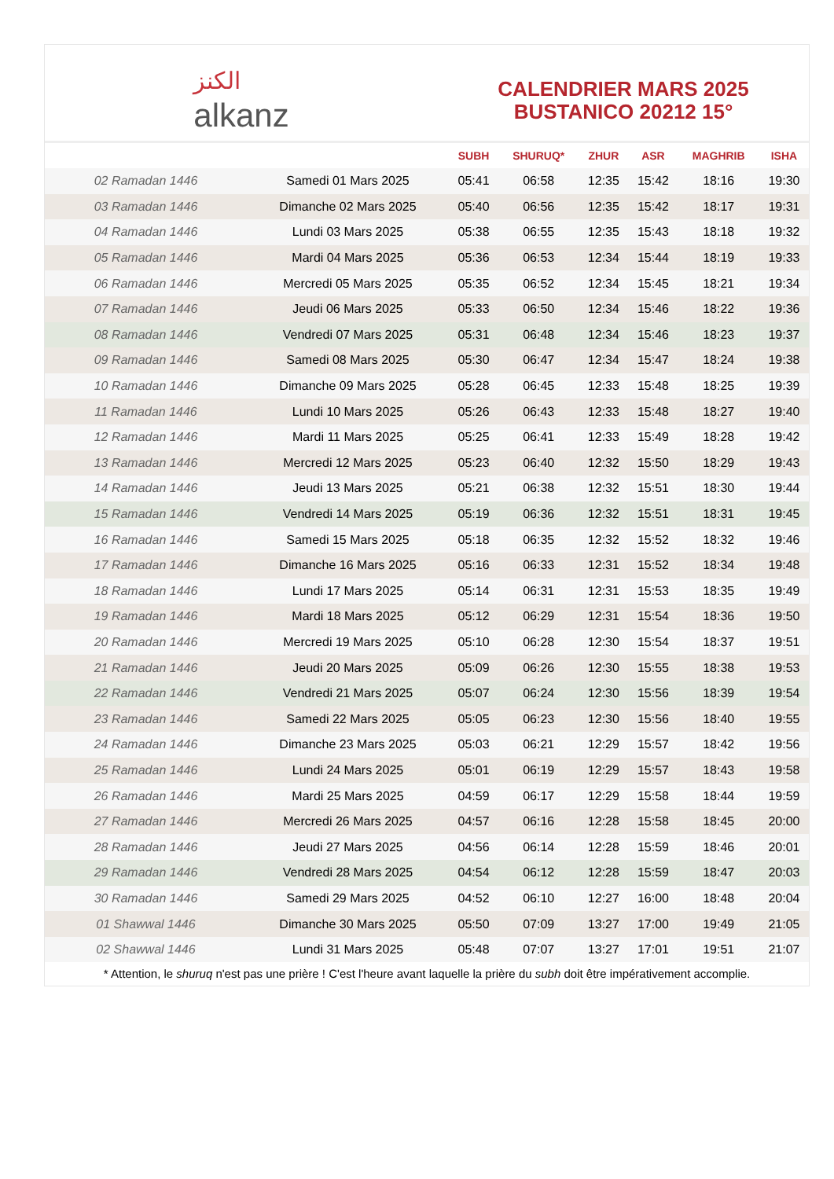ﺍﻟﻜﻨﺰ
alkanz
CALENDRIER MARS 2025
BUSTANICO 20212 15°
| | | SUBH | SHURUQ* | ZHUR | ASR | MAGHRIB | ISHA |
| --- | --- | --- | --- | --- | --- | --- | --- |
| 02 Ramadan 1446 | Samedi 01 Mars 2025 | 05:41 | 06:58 | 12:35 | 15:42 | 18:16 | 19:30 |
| 03 Ramadan 1446 | Dimanche 02 Mars 2025 | 05:40 | 06:56 | 12:35 | 15:42 | 18:17 | 19:31 |
| 04 Ramadan 1446 | Lundi 03 Mars 2025 | 05:38 | 06:55 | 12:35 | 15:43 | 18:18 | 19:32 |
| 05 Ramadan 1446 | Mardi 04 Mars 2025 | 05:36 | 06:53 | 12:34 | 15:44 | 18:19 | 19:33 |
| 06 Ramadan 1446 | Mercredi 05 Mars 2025 | 05:35 | 06:52 | 12:34 | 15:45 | 18:21 | 19:34 |
| 07 Ramadan 1446 | Jeudi 06 Mars 2025 | 05:33 | 06:50 | 12:34 | 15:46 | 18:22 | 19:36 |
| 08 Ramadan 1446 | Vendredi 07 Mars 2025 | 05:31 | 06:48 | 12:34 | 15:46 | 18:23 | 19:37 |
| 09 Ramadan 1446 | Samedi 08 Mars 2025 | 05:30 | 06:47 | 12:34 | 15:47 | 18:24 | 19:38 |
| 10 Ramadan 1446 | Dimanche 09 Mars 2025 | 05:28 | 06:45 | 12:33 | 15:48 | 18:25 | 19:39 |
| 11 Ramadan 1446 | Lundi 10 Mars 2025 | 05:26 | 06:43 | 12:33 | 15:48 | 18:27 | 19:40 |
| 12 Ramadan 1446 | Mardi 11 Mars 2025 | 05:25 | 06:41 | 12:33 | 15:49 | 18:28 | 19:42 |
| 13 Ramadan 1446 | Mercredi 12 Mars 2025 | 05:23 | 06:40 | 12:32 | 15:50 | 18:29 | 19:43 |
| 14 Ramadan 1446 | Jeudi 13 Mars 2025 | 05:21 | 06:38 | 12:32 | 15:51 | 18:30 | 19:44 |
| 15 Ramadan 1446 | Vendredi 14 Mars 2025 | 05:19 | 06:36 | 12:32 | 15:51 | 18:31 | 19:45 |
| 16 Ramadan 1446 | Samedi 15 Mars 2025 | 05:18 | 06:35 | 12:32 | 15:52 | 18:32 | 19:46 |
| 17 Ramadan 1446 | Dimanche 16 Mars 2025 | 05:16 | 06:33 | 12:31 | 15:52 | 18:34 | 19:48 |
| 18 Ramadan 1446 | Lundi 17 Mars 2025 | 05:14 | 06:31 | 12:31 | 15:53 | 18:35 | 19:49 |
| 19 Ramadan 1446 | Mardi 18 Mars 2025 | 05:12 | 06:29 | 12:31 | 15:54 | 18:36 | 19:50 |
| 20 Ramadan 1446 | Mercredi 19 Mars 2025 | 05:10 | 06:28 | 12:30 | 15:54 | 18:37 | 19:51 |
| 21 Ramadan 1446 | Jeudi 20 Mars 2025 | 05:09 | 06:26 | 12:30 | 15:55 | 18:38 | 19:53 |
| 22 Ramadan 1446 | Vendredi 21 Mars 2025 | 05:07 | 06:24 | 12:30 | 15:56 | 18:39 | 19:54 |
| 23 Ramadan 1446 | Samedi 22 Mars 2025 | 05:05 | 06:23 | 12:30 | 15:56 | 18:40 | 19:55 |
| 24 Ramadan 1446 | Dimanche 23 Mars 2025 | 05:03 | 06:21 | 12:29 | 15:57 | 18:42 | 19:56 |
| 25 Ramadan 1446 | Lundi 24 Mars 2025 | 05:01 | 06:19 | 12:29 | 15:57 | 18:43 | 19:58 |
| 26 Ramadan 1446 | Mardi 25 Mars 2025 | 04:59 | 06:17 | 12:29 | 15:58 | 18:44 | 19:59 |
| 27 Ramadan 1446 | Mercredi 26 Mars 2025 | 04:57 | 06:16 | 12:28 | 15:58 | 18:45 | 20:00 |
| 28 Ramadan 1446 | Jeudi 27 Mars 2025 | 04:56 | 06:14 | 12:28 | 15:59 | 18:46 | 20:01 |
| 29 Ramadan 1446 | Vendredi 28 Mars 2025 | 04:54 | 06:12 | 12:28 | 15:59 | 18:47 | 20:03 |
| 30 Ramadan 1446 | Samedi 29 Mars 2025 | 04:52 | 06:10 | 12:27 | 16:00 | 18:48 | 20:04 |
| 01 Shawwal 1446 | Dimanche 30 Mars 2025 | 05:50 | 07:09 | 13:27 | 17:00 | 19:49 | 21:05 |
| 02 Shawwal 1446 | Lundi 31 Mars 2025 | 05:48 | 07:07 | 13:27 | 17:01 | 19:51 | 21:07 |
* Attention, le shuruq n'est pas une prière ! C'est l'heure avant laquelle la prière du subh doit être impérativement accomplie.